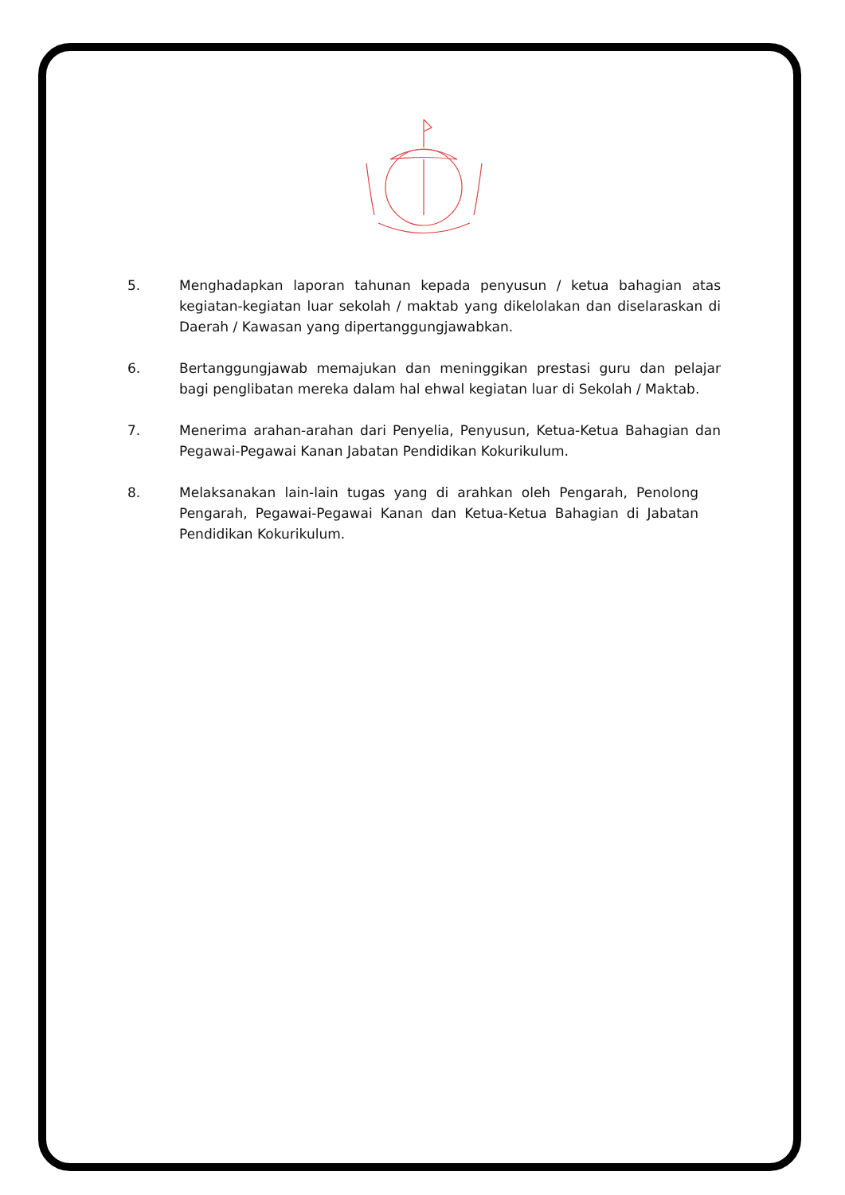5. Menghadapkan laporan tahunan kepada penyusun / ketua bahagian atas kegiatan-kegiatan luar sekolah / maktab yang dikelolakan dan diselaraskan di Daerah / Kawasan yang dipertanggungjawabkan.
6. Bertanggungjawab memajukan dan meninggikan prestasi guru dan pelajar bagi penglibatan mereka dalam hal ehwal kegiatan luar di Sekolah / Maktab.
7. Menerima arahan-arahan dari Penyelia, Penyusun, Ketua-Ketua Bahagian dan Pegawai-Pegawai Kanan Jabatan Pendidikan Kokurikulum.
8. Melaksanakan lain-lain tugas yang di arahkan oleh Pengarah, Penolong Pengarah, Pegawai-Pegawai Kanan dan Ketua-Ketua Bahagian di Jabatan Pendidikan Kokurikulum.